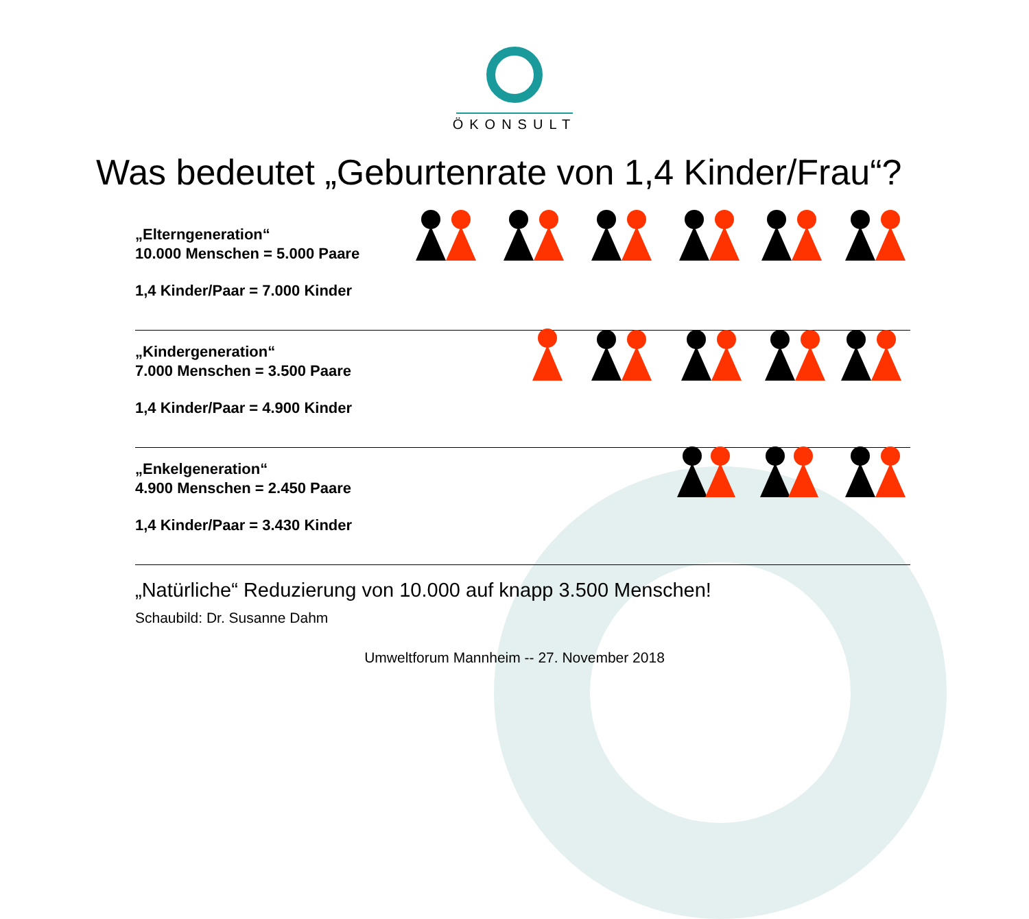ÖKONSULT
Was bedeutet „Geburtenrate von 1,4 Kinder/Frau“?
„Elterngeneration“
10.000 Menschen = 5.000 Paare
1,4 Kinder/Paar = 7.000 Kinder
„Kindergeneration“
7.000 Menschen = 3.500 Paare
1,4 Kinder/Paar = 4.900 Kinder
„Enkelgeneration“
4.900 Menschen = 2.450 Paare
1,4 Kinder/Paar = 3.430 Kinder
„Natürliche“ Reduzierung von 10.000 auf knapp 3.500 Menschen!
Schaubild: Dr. Susanne Dahm
Umweltforum Mannheim -- 27. November 2018